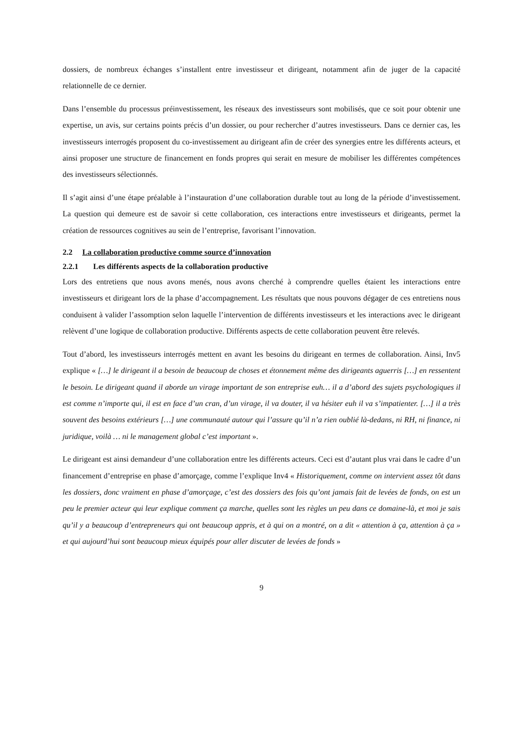dossiers, de nombreux échanges s’installent entre investisseur et dirigeant, notamment afin de juger de la capacité relationnelle de ce dernier.
Dans l’ensemble du processus préinvestissement, les réseaux des investisseurs sont mobilisés, que ce soit pour obtenir une expertise, un avis, sur certains points précis d’un dossier, ou pour rechercher d’autres investisseurs. Dans ce dernier cas, les investisseurs interrogés proposent du co-investissement au dirigeant afin de créer des synergies entre les différents acteurs, et ainsi proposer une structure de financement en fonds propres qui serait en mesure de mobiliser les différentes compétences des investisseurs sélectionnés.
Il s’agit ainsi d’une étape préalable à l’instauration d’une collaboration durable tout au long de la période d’investissement. La question qui demeure est de savoir si cette collaboration, ces interactions entre investisseurs et dirigeants, permet la création de ressources cognitives au sein de l’entreprise, favorisant l’innovation.
2.2 La collaboration productive comme source d’innovation
2.2.1 Les différents aspects de la collaboration productive
Lors des entretiens que nous avons menés, nous avons cherché à comprendre quelles étaient les interactions entre investisseurs et dirigeant lors de la phase d’accompagnement. Les résultats que nous pouvons dégager de ces entretiens nous conduisent à valider l’assomption selon laquelle l’intervention de différents investisseurs et les interactions avec le dirigeant relèvent d’une logique de collaboration productive. Différents aspects de cette collaboration peuvent être relevés.
Tout d’abord, les investisseurs interrogés mettent en avant les besoins du dirigeant en termes de collaboration. Ainsi, Inv5 explique « […] le dirigeant il a besoin de beaucoup de choses et étonnement même des dirigeants aguerris […] en ressentent le besoin. Le dirigeant quand il aborde un virage important de son entreprise euh… il a d’abord des sujets psychologiques il est comme n’importe qui, il est en face d’un cran, d’un virage, il va douter, il va hésiter euh il va s’impatienter. […] il a très souvent des besoins extérieurs […] une communauté autour qui l’assure qu’il n’a rien oublié là-dedans, ni RH, ni finance, ni juridique, voilà … ni le management global c’est important ».
Le dirigeant est ainsi demandeur d’une collaboration entre les différents acteurs. Ceci est d’autant plus vrai dans le cadre d’un financement d’entreprise en phase d’amorçage, comme l’explique Inv4 « Historiquement, comme on intervient assez tôt dans les dossiers, donc vraiment en phase d’amorçage, c’est des dossiers des fois qu’ont jamais fait de levées de fonds, on est un peu le premier acteur qui leur explique comment ça marche, quelles sont les règles un peu dans ce domaine-là, et moi je sais qu’il y a beaucoup d’entrepreneurs qui ont beaucoup appris, et à qui on a montré, on a dit « attention à ça, attention à ça » et qui aujourd’hui sont beaucoup mieux équipés pour aller discuter de levées de fonds »
9